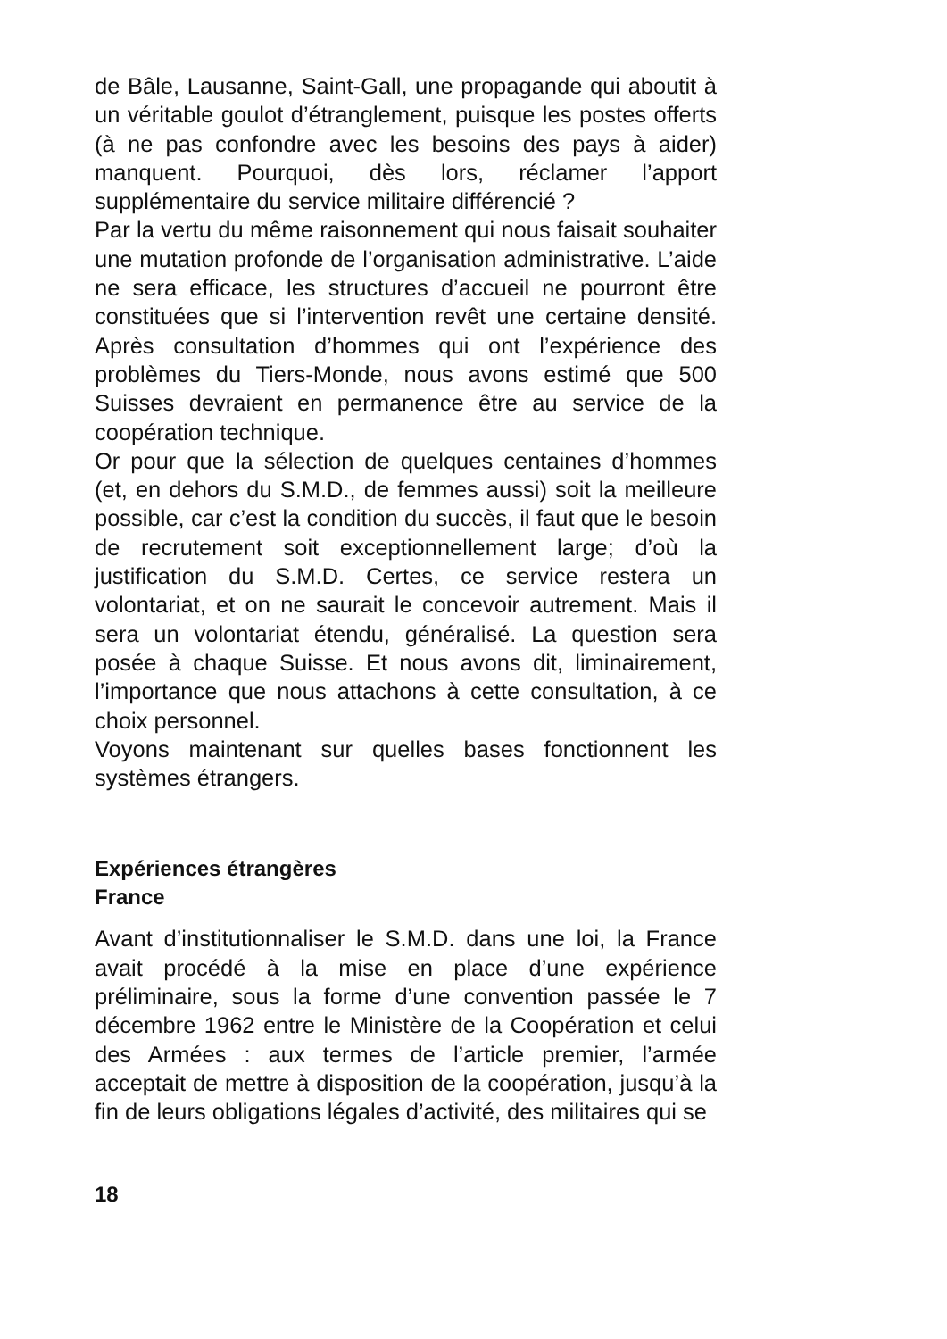de Bâle, Lausanne, Saint-Gall, une propagande qui aboutit à un véritable goulot d’étranglement, puisque les postes offerts (à ne pas confondre avec les besoins des pays à aider) manquent. Pourquoi, dès lors, réclamer l’apport supplémentaire du service militaire différencié ?
Par la vertu du même raisonnement qui nous faisait souhaiter une mutation profonde de l’organisation administrative. L’aide ne sera efficace, les structures d’accueil ne pourront être constituées que si l’intervention revêt une certaine densité. Après consultation d’hommes qui ont l’expérience des problèmes du Tiers-Monde, nous avons estimé que 500 Suisses devraient en permanence être au service de la coopération technique.
Or pour que la sélection de quelques centaines d’hommes (et, en dehors du S.M.D., de femmes aussi) soit la meilleure possible, car c’est la condition du succès, il faut que le besoin de recrutement soit exceptionnellement large; d’où la justification du S.M.D. Certes, ce service restera un volontariat, et on ne saurait le concevoir autrement. Mais il sera un volontariat étendu, généralisé. La question sera posée à chaque Suisse. Et nous avons dit, liminairement, l’importance que nous attachons à cette consultation, à ce choix personnel.
Voyons maintenant sur quelles bases fonctionnent les systèmes étrangers.
Expériences étrangères
France
Avant d’institutionnaliser le S.M.D. dans une loi, la France avait procédé à la mise en place d’une expérience préliminaire, sous la forme d’une convention passée le 7 décembre 1962 entre le Ministère de la Coopération et celui des Armées : aux termes de l’article premier, l’armée acceptait de mettre à disposition de la coopération, jusqu’à la fin de leurs obligations légales d’activité, des militaires qui se
18